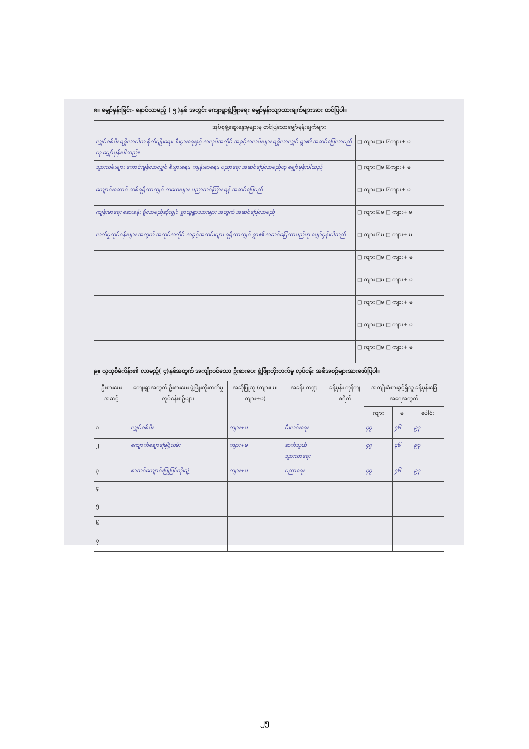၈။ မျှော်မှန်းခြင်း- နောင်လာမည့် ( ၅ )နှစ် အတွင်း ကျေးရွာဖွံ့ဖြိုးရေး မျှော်မှန်းလျာထားချက်များအား တင်ပြပါ။
| အုပ်စုဖွဲ့ဆွေးနွေးမှုများမှ တင်ပြသောမျှော်မှန်းချက်များ | |
| --- | --- |
| လျှပ်စစ်မီး ရရှိလာပါက စိုက်ပျိုးရေး၊ စီးပွားရေးနှင့် အလုပ်အကိုင် အခွင့်အလမ်းများ ရရှိလာလျှင် ရွာ၏ အဆင်ပြေလာမည်ဟု မျှော်မှန်းပါသည်။ | □ ကျား □မ ☑ကျား+ မ |
| သွားလမ်းများ ကောင်းမွန်လာလျှင် စီးပွားရေး၊ ကျန်းမာရေး၊ ပညာရေး အဆင်ပြေလာမည်ဟု မျှော်မှန်းပါသည် | □ ကျား □မ ☑ကျား+ မ |
| ကျောင်းဆောင် သစ်ရရှိလာလျှင် ကလေးများ ပညာသင်ကြား ရန် အဆင်ပြေမည် | □ ကျား □မ ☑ကျား+ မ |
| ကျန်းမာရေး ဆေးခန်း ရှိလာမည်ဆိုလျှင် ရွာသူရွာသားများ အတွက် အဆင်ပြေလာမည် | □ ကျား ☑မ □ ကျား+ မ |
| လက်မှုလုပ်ငန်းများ အတွက် အလုပ်အကိုင် အခွင့်အလမ်းများ ရရှိလာလျှင် ရွာ၏ အဆင်ပြေလာမည်ဟု မျှော်မှန်းပါသည် | □ ကျား ☑မ □ ကျား+ မ |
| | □ ကျား □မ □ ကျား+ မ |
| | □ ကျား □မ □ ကျား+ မ |
| | □ ကျား □မ □ ကျား+ မ |
| | □ ကျား □မ □ ကျား+ မ |
| | □ ကျား □မ □ ကျား+ မ |
၉။ လူထုစီမံကိန်း၏ လာမည့်( ၄)နှစ်အတွက် အကျိုးဝင်သော ဦးစားပေး ဖွံ့ဖြိုးတိုးတက်မှု လုပ်ငန်း အစီအစဉ်များအားဖော်ပြပါ။
| ဦးစားပေး အဆင့် | ကျေးရွာအတွက် ဦးစားပေး ဖွံ့ဖြိုးတိုးတက်မှု လုပ်ငန်းစဉ်များ | အဆိုပြုသူ (ကျား၊ မ၊ ကျား+မ) | အခန်း ကဏ္ဍ | ခန့်မှန်း ကုန်ကျ စရိတ် | အကျိုးခံစားခွင့်ရှိသူ ခန့်မှန်းခြေအရေအတွက် | | |
| --- | --- | --- | --- | --- | --- | --- | --- |
| | | | | | ကျား | မ | ပေါင်း |
| ၁ | လျှပ်စစ်မီး | ကျား+မ | မီးလင်းရေး | | ၄၇ | ၄၆ | ၉၃ |
| ၂ | ကျောက်ချောမြေဖို့လမ်း | ကျား+မ | ဆက်သွယ်သွားလာရေး | | ၄၇ | ၄၆ | ၉၃ |
| ၃ | စာသင်ကျောင်းပြုပြင်တိုးချဲ့ | ကျား+မ | ပညာရေး | | ၄၇ | ၄၆ | ၉၃ |
| ၄ | | | | | | | |
| ၅ | | | | | | | |
| ၆ | | | | | | | |
| ၇ | | | | | | | |
၂၅